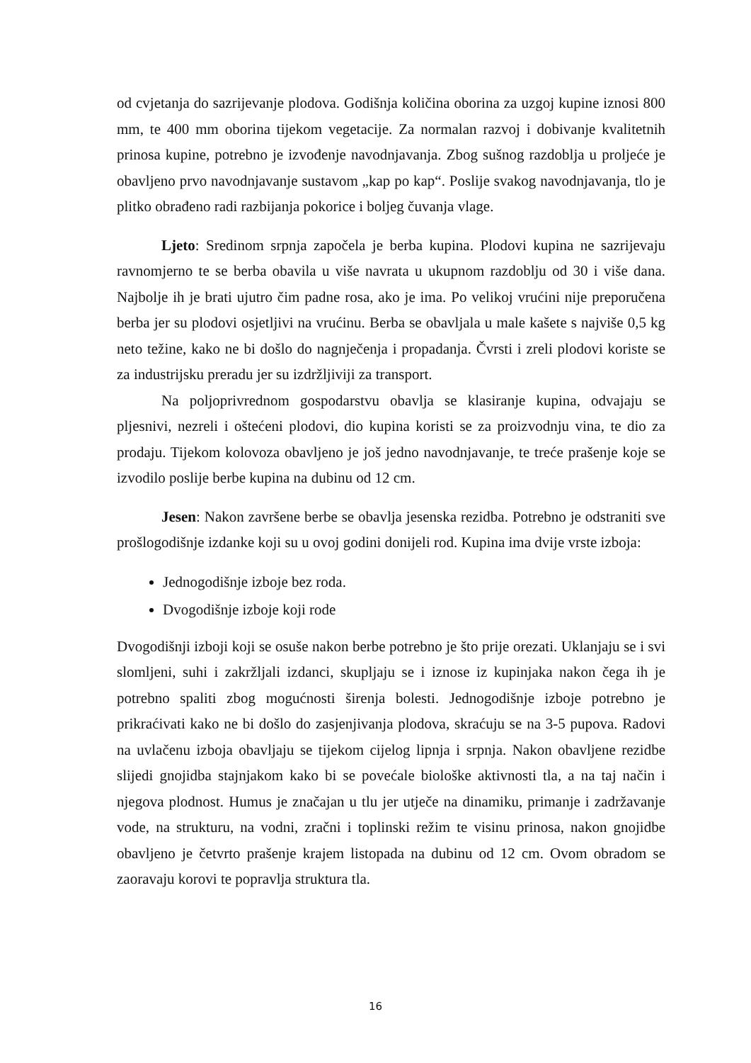od cvjetanja do sazrijevanje plodova. Godišnja količina oborina za uzgoj kupine iznosi 800 mm, te 400 mm oborina tijekom vegetacije. Za normalan razvoj i dobivanje kvalitetnih prinosa kupine, potrebno je izvođenje navodnjavanja. Zbog sušnog razdoblja u proljeće je obavljeno prvo navodnjavanje sustavom „kap po kap“. Poslije svakog navodnjavanja, tlo je plitko obrađeno radi razbijanja pokorice i boljeg čuvanja vlage.
Ljeto: Sredinom srpnja započela je berba kupina. Plodovi kupina ne sazrijevaju ravnomjerno te se berba obavila u više navrata u ukupnom razdoblju od 30 i više dana. Najbolje ih je brati ujutro čim padne rosa, ako je ima. Po velikoj vrućini nije preporučena berba jer su plodovi osjetljivi na vrućinu. Berba se obavljala u male kašete s najviše 0,5 kg neto težine, kako ne bi došlo do nagnječenja i propadanja. Čvrsti i zreli plodovi koriste se za industrijsku preradu jer su izdržljiviji za transport.
Na poljoprivrednom gospodarstvu obavlja se klasiranje kupina, odvajaju se pljesnivi, nezreli i oštećeni plodovi, dio kupina koristi se za proizvodnju vina, te dio za prodaju. Tijekom kolovoza obavljeno je još jedno navodnjavanje, te treće prašenje koje se izvodilo poslije berbe kupina na dubinu od 12 cm.
Jesen: Nakon završene berbe se obavlja jesenska rezidba. Potrebno je odstraniti sve prošlogodišnje izdanke koji su u ovoj godini donijeli rod. Kupina ima dvije vrste izboja:
Jednogodišnje izboje bez roda.
Dvogodišnje izboje koji rode
Dvogodišnji izboji koji se osuše nakon berbe potrebno je što prije orezati. Uklanjaju se i svi slomljeni, suhi i zakržljali izdanci, skupljaju se i iznose iz kupinjaka nakon čega ih je potrebno spaliti zbog mogućnosti širenja bolesti. Jednogodišnje izboje potrebno je prikraćivati kako ne bi došlo do zasjenjivanja plodova, skraćuju se na 3-5 pupova. Radovi na uvlačenu izboja obavljaju se tijekom cijelog lipnja i srpnja. Nakon obavljene rezidbe slijedi gnojidba stajnjakom kako bi se povećale biološke aktivnosti tla, a na taj način i njegova plodnost. Humus je značajan u tlu jer utječe na dinamiku, primanje i zadržavanje vode, na strukturu, na vodni, zračni i toplinski režim te visinu prinosa, nakon gnojidbe obavljeno je četvrto prašenje krajem listopada na dubinu od 12 cm. Ovom obradom se zaoravaju korovi te popravlja struktura tla.
16